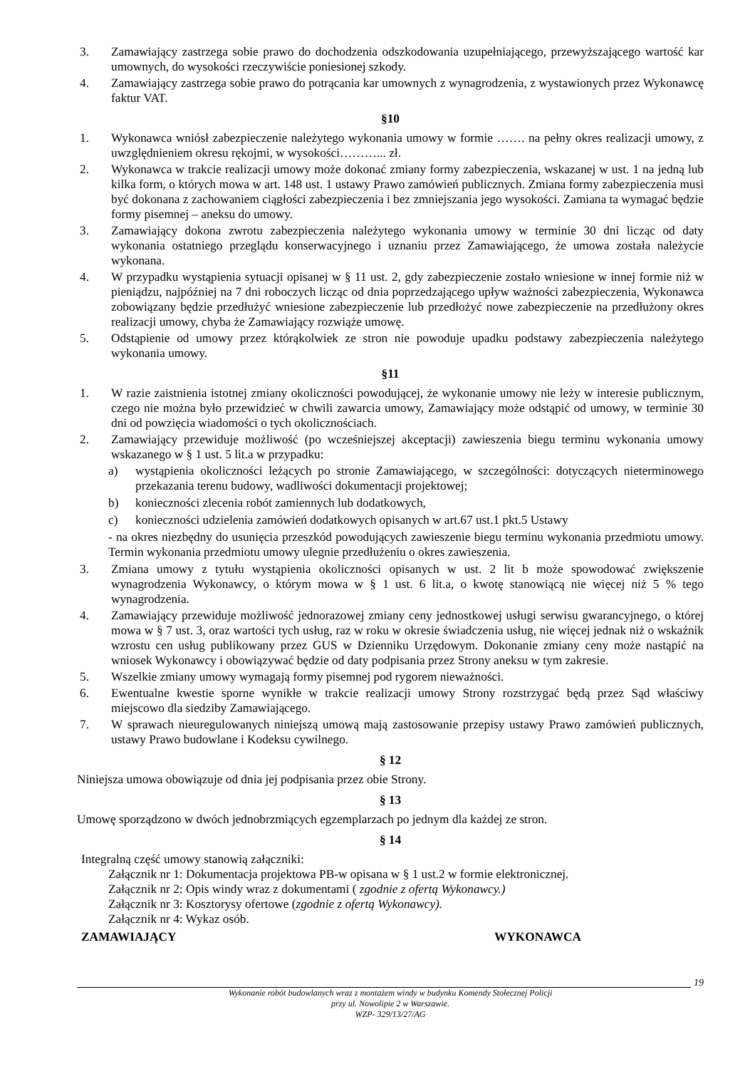3. Zamawiający zastrzega sobie prawo do dochodzenia odszkodowania uzupełniającego, przewyższającego wartość kar umownych, do wysokości rzeczywiście poniesionej szkody.
4. Zamawiający zastrzega sobie prawo do potrącania kar umownych z wynagrodzenia, z wystawionych przez Wykonawcę faktur VAT.
§10
1. Wykonawca wniósł zabezpieczenie należytego wykonania umowy w formie ……. na pełny okres realizacji umowy, z uwzględnieniem okresu rękojmi, w wysokości………... zł.
2. Wykonawca w trakcie realizacji umowy może dokonać zmiany formy zabezpieczenia, wskazanej w ust. 1 na jedną lub kilka form, o których mowa w art. 148 ust. 1 ustawy Prawo zamówień publicznych. Zmiana formy zabezpieczenia musi być dokonana z zachowaniem ciągłości zabezpieczenia i bez zmniejszania jego wysokości. Zamiana ta wymagać będzie formy pisemnej – aneksu do umowy.
3. Zamawiający dokona zwrotu zabezpieczenia należytego wykonania umowy w terminie 30 dni licząc od daty wykonania ostatniego przeglądu konserwacyjnego i uznaniu przez Zamawiającego, że umowa została należycie wykonana.
4. W przypadku wystąpienia sytuacji opisanej w § 11 ust. 2, gdy zabezpieczenie zostało wniesione w innej formie niż w pieniądzu, najpóźniej na 7 dni roboczych licząc od dnia poprzedzającego upływ ważności zabezpieczenia, Wykonawca zobowiązany będzie przedłużyć wniesione zabezpieczenie lub przedłożyć nowe zabezpieczenie na przedłużony okres realizacji umowy, chyba że Zamawiający rozwiąże umowę.
5. Odstąpienie od umowy przez którąkolwiek ze stron nie powoduje upadku podstawy zabezpieczenia należytego wykonania umowy.
§11
1. W razie zaistnienia istotnej zmiany okoliczności powodującej, że wykonanie umowy nie leży w interesie publicznym, czego nie można było przewidzieć w chwili zawarcia umowy, Zamawiający może odstąpić od umowy, w terminie 30 dni od powzięcia wiadomości o tych okolicznościach.
2. Zamawiający przewiduje możliwość (po wcześniejszej akceptacji) zawieszenia biegu terminu wykonania umowy wskazanego w § 1 ust. 5 lit.a w przypadku:
a) wystąpienia okoliczności leżących po stronie Zamawiającego, w szczególności: dotyczących nieterminowego przekazania terenu budowy, wadliwości dokumentacji projektowej;
b) konieczności zlecenia robót zamiennych lub dodatkowych,
c) konieczności udzielenia zamówień dodatkowych opisanych w art.67 ust.1 pkt.5 Ustawy
- na okres niezbędny do usunięcia przeszkód powodujących zawieszenie biegu terminu wykonania przedmiotu umowy. Termin wykonania przedmiotu umowy ulegnie przedłużeniu o okres zawieszenia.
3. Zmiana umowy z tytułu wystąpienia okoliczności opisanych w ust. 2 lit b może spowodować zwiększenie wynagrodzenia Wykonawcy, o którym mowa w § 1 ust. 6 lit.a, o kwotę stanowiącą nie więcej niż 5 % tego wynagrodzenia.
4. Zamawiający przewiduje możliwość jednorazowej zmiany ceny jednostkowej usługi serwisu gwarancyjnego, o której mowa w § 7 ust. 3, oraz wartości tych usług, raz w roku w okresie świadczenia usług, nie więcej jednak niż o wskaźnik wzrostu cen usług publikowany przez GUS w Dzienniku Urzędowym. Dokonanie zmiany ceny może nastąpić na wniosek Wykonawcy i obowiązywać będzie od daty podpisania przez Strony aneksu w tym zakresie.
5. Wszelkie zmiany umowy wymagają formy pisemnej pod rygorem nieważności.
6. Ewentualne kwestie sporne wynikłe w trakcie realizacji umowy Strony rozstrzygać będą przez Sąd właściwy miejscowo dla siedziby Zamawiającego.
7. W sprawach nieuregulowanych niniejszą umową mają zastosowanie przepisy ustawy Prawo zamówień publicznych, ustawy Prawo budowlane i Kodeksu cywilnego.
§ 12
Niniejsza umowa obowiązuje od dnia jej podpisania przez obie Strony.
§ 13
Umowę sporządzono w dwóch jednobrzmiących egzemplarzach po jednym dla każdej ze stron.
§ 14
Integralną część umowy stanowią załączniki:
Załącznik nr 1: Dokumentacja projektowa PB-w opisana w § 1 ust.2 w formie elektronicznej.
Załącznik nr 2: Opis windy wraz z dokumentami ( zgodnie z ofertą Wykonawcy.)
Załącznik nr 3: Kosztorysy ofertowe (zgodnie z ofertą Wykonawcy).
Załącznik nr 4: Wykaz osób.
ZAMAWIAJĄCY WYKONAWCA
19
Wykonanie robót budowlanych wraz z montażem windy w budynku Komendy Stołecznej Policji
przy ul. Nowolipie 2 w Warszawie.
WZP- 329/13/27/AG